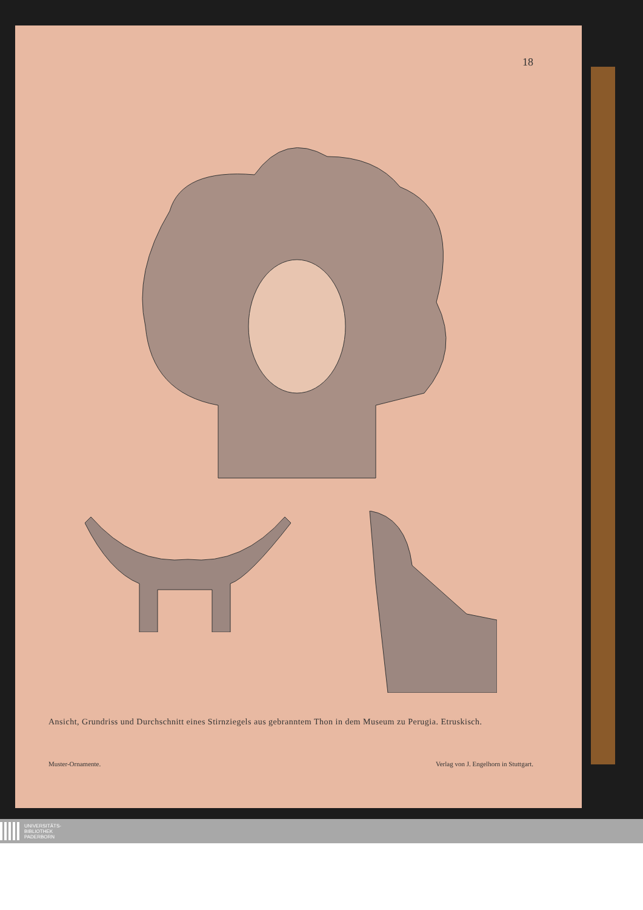18
Ansicht, Grundriss und Durchschnitt eines Stirnziegels aus gebranntem Thon in dem Museum zu Perugia. Etruskisch.
Muster-Ornamente. Verlag von J. Engelhorn in Stuttgart.
UNIVERSITÄTS-
BIBLIOTHEK
PADERBORN